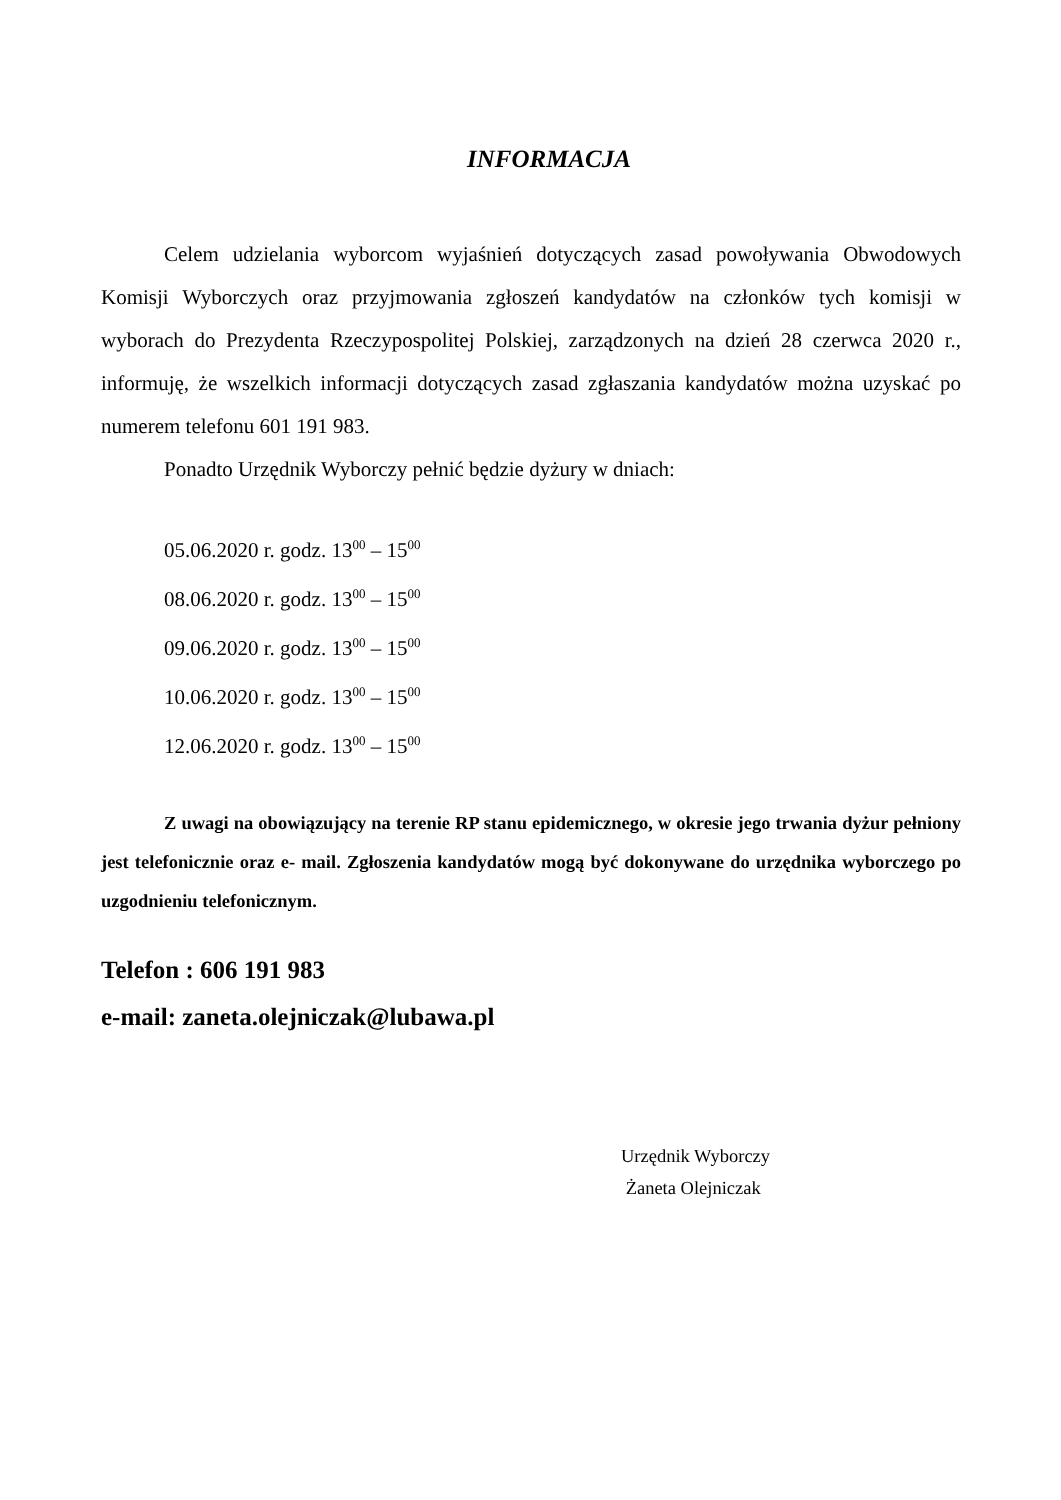INFORMACJA
Celem udzielania wyborcom wyjaśnień dotyczących zasad powoływania Obwodowych Komisji Wyborczych oraz przyjmowania zgłoszeń kandydatów na członków tych komisji w wyborach do Prezydenta Rzeczypospolitej Polskiej, zarządzonych na dzień 28 czerwca 2020 r., informuję, że wszelkich informacji dotyczących zasad zgłaszania kandydatów można uzyskać po numerem telefonu 601 191 983.
Ponadto Urzędnik Wyborczy pełnić będzie dyżury w dniach:
05.06.2020 r. godz. 13<sup>00</sup> – 15<sup>00</sup>
08.06.2020 r. godz. 13<sup>00</sup> – 15<sup>00</sup>
09.06.2020 r. godz. 13<sup>00</sup> – 15<sup>00</sup>
10.06.2020 r. godz. 13<sup>00</sup> – 15<sup>00</sup>
12.06.2020 r. godz. 13<sup>00</sup> – 15<sup>00</sup>
Z uwagi na obowiązujący na terenie RP stanu epidemicznego, w okresie jego trwania dyżur pełniony jest telefonicznie oraz e- mail. Zgłoszenia kandydatów mogą być dokonywane do urzędnika wyborczego po uzgodnieniu telefonicznym.
Telefon : 606 191 983
e-mail: zaneta.olejniczak@lubawa.pl
Urzędnik Wyborczy
Żaneta Olejniczak